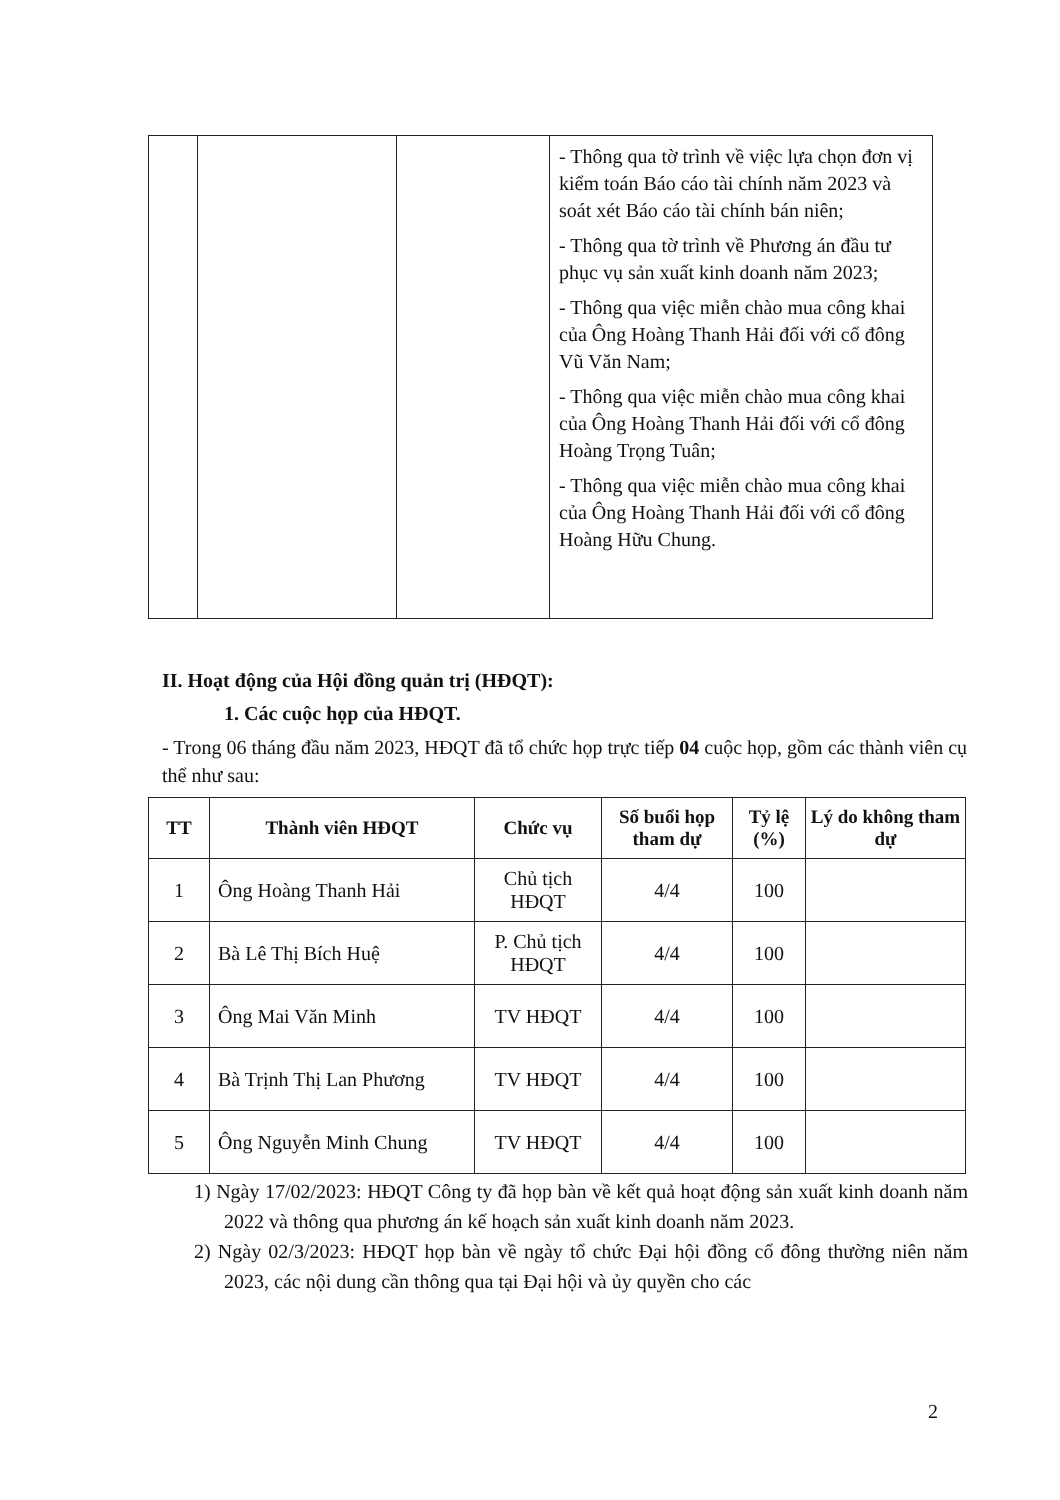| | | | - Thông qua tờ trình về việc lựa chọn đơn vị kiểm toán Báo cáo tài chính năm 2023 và soát xét Báo cáo tài chính bán niên; - Thông qua tờ trình về Phương án đầu tư phục vụ sản xuất kinh doanh năm 2023; - Thông qua việc miễn chào mua công khai của Ông Hoàng Thanh Hải đối với cổ đông Vũ Văn Nam; - Thông qua việc miễn chào mua công khai của Ông Hoàng Thanh Hải đối với cổ đông Hoàng Trọng Tuân; - Thông qua việc miễn chào mua công khai của Ông Hoàng Thanh Hải đối với cổ đông Hoàng Hữu Chung. |
II. Hoạt động của Hội đồng quản trị (HĐQT):
1. Các cuộc họp của HĐQT.
- Trong 06 tháng đầu năm 2023, HĐQT đã tổ chức họp trực tiếp 04 cuộc họp, gồm các thành viên cụ thể như sau:
| TT | Thành viên HĐQT | Chức vụ | Số buổi họp tham dự | Tỷ lệ (%) | Lý do không tham dự |
| --- | --- | --- | --- | --- | --- |
| 1 | Ông Hoàng Thanh Hải | Chủ tịch HĐQT | 4/4 | 100 | |
| 2 | Bà Lê Thị Bích Huệ | P. Chủ tịch HĐQT | 4/4 | 100 | |
| 3 | Ông Mai Văn Minh | TV HĐQT | 4/4 | 100 | |
| 4 | Bà Trịnh Thị Lan Phương | TV HĐQT | 4/4 | 100 | |
| 5 | Ông Nguyễn Minh Chung | TV HĐQT | 4/4 | 100 | |
1) Ngày 17/02/2023: HĐQT Công ty đã họp bàn về kết quả hoạt động sản xuất kinh doanh năm 2022 và thông qua phương án kế hoạch sản xuất kinh doanh năm 2023.
2) Ngày 02/3/2023: HĐQT họp bàn về ngày tổ chức Đại hội đồng cổ đông thường niên năm 2023, các nội dung cần thông qua tại Đại hội và ủy quyền cho các
2